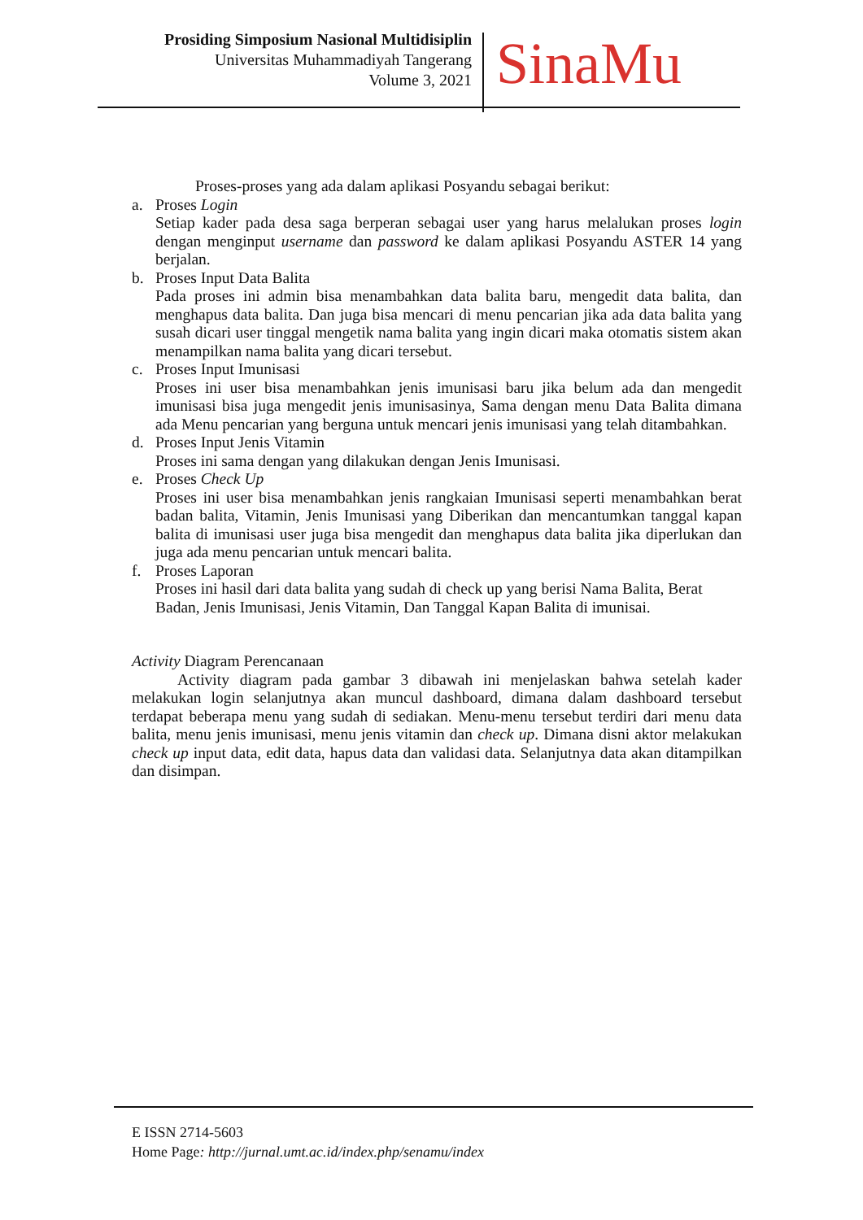Prosiding Simposium Nasional Multidisiplin
Universitas Muhammadiyah Tangerang
Volume 3, 2021
SinaMu
Proses-proses yang ada dalam aplikasi Posyandu sebagai berikut:
a. Proses Login
Setiap kader pada desa saga berperan sebagai user yang harus melalukan proses login dengan menginput username dan password ke dalam aplikasi Posyandu ASTER 14 yang berjalan.
b. Proses Input Data Balita
Pada proses ini admin bisa menambahkan data balita baru, mengedit data balita, dan menghapus data balita. Dan juga bisa mencari di menu pencarian jika ada data balita yang susah dicari user tinggal mengetik nama balita yang ingin dicari maka otomatis sistem akan menampilkan nama balita yang dicari tersebut.
c. Proses Input Imunisasi
Proses ini user bisa menambahkan jenis imunisasi baru jika belum ada dan mengedit imunisasi bisa juga mengedit jenis imunisasinya, Sama dengan menu Data Balita dimana ada Menu pencarian yang berguna untuk mencari jenis imunisasi yang telah ditambahkan.
d. Proses Input Jenis Vitamin
Proses ini sama dengan yang dilakukan dengan Jenis Imunisasi.
e. Proses Check Up
Proses ini user bisa menambahkan jenis rangkaian Imunisasi seperti menambahkan berat badan balita, Vitamin, Jenis Imunisasi yang Diberikan dan mencantumkan tanggal kapan balita di imunisasi user juga bisa mengedit dan menghapus data balita jika diperlukan dan juga ada menu pencarian untuk mencari balita.
f. Proses Laporan
Proses ini hasil dari data balita yang sudah di check up yang berisi Nama Balita, Berat Badan, Jenis Imunisasi, Jenis Vitamin, Dan Tanggal Kapan Balita di imunisai.
Activity Diagram Perencanaan
Activity diagram pada gambar 3 dibawah ini menjelaskan bahwa setelah kader melakukan login selanjutnya akan muncul dashboard, dimana dalam dashboard tersebut terdapat beberapa menu yang sudah di sediakan. Menu-menu tersebut terdiri dari menu data balita, menu jenis imunisasi, menu jenis vitamin dan check up. Dimana disni aktor melakukan check up input data, edit data, hapus data dan validasi data. Selanjutnya data akan ditampilkan dan disimpan.
E ISSN 2714-5603
Home Page: http://jurnal.umt.ac.id/index.php/senamu/index